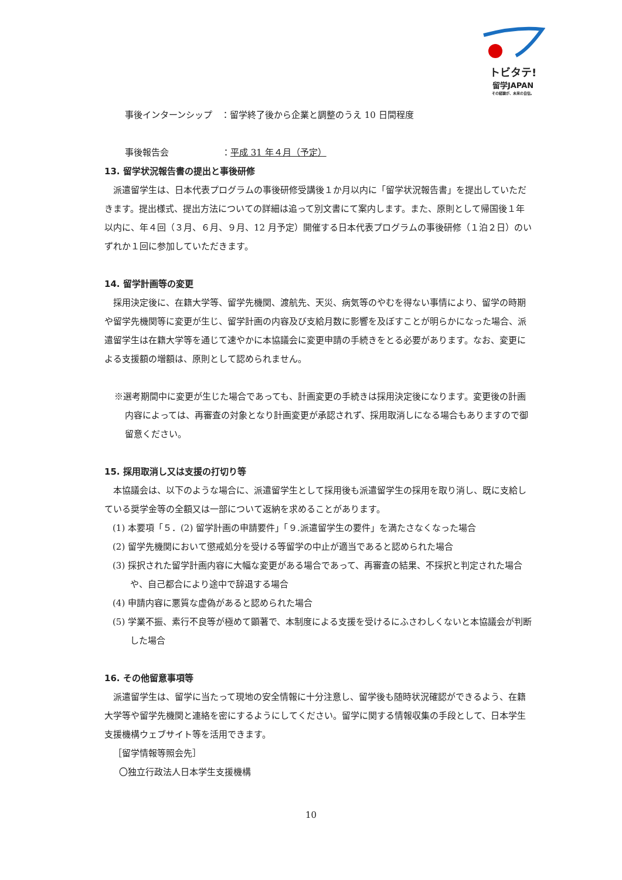トビタテ!
留学JAPAN
その経験が、未来の自信。
事後インターンシップ　：留学終了後から企業と調整のうえ 10 日間程度
事後報告会　　　　　　：平成 31 年４月（予定）
13. 留学状況報告書の提出と事後研修
派遣留学生は、日本代表プログラムの事後研修受講後１か月以内に「留学状況報告書」を提出していただきます。提出様式、提出方法についての詳細は追って別文書にて案内します。また、原則として帰国後１年以内に、年４回（３月、６月、９月、12 月予定）開催する日本代表プログラムの事後研修（１泊２日）のいずれか１回に参加していただきます。
14. 留学計画等の変更
採用決定後に、在籍大学等、留学先機関、渡航先、天災、病気等のやむを得ない事情により、留学の時期や留学先機関等に変更が生じ、留学計画の内容及び支給月数に影響を及ぼすことが明らかになった場合、派遣留学生は在籍大学等を通じて速やかに本協議会に変更申請の手続きをとる必要があります。なお、変更による支援額の増額は、原則として認められません。
※選考期間中に変更が生じた場合であっても、計画変更の手続きは採用決定後になります。変更後の計画内容によっては、再審査の対象となり計画変更が承認されず、採用取消しになる場合もありますので御留意ください。
15. 採用取消し又は支援の打切り等
本協議会は、以下のような場合に、派遣留学生として採用後も派遣留学生の採用を取り消し、既に支給している奨学金等の全額又は一部について返納を求めることがあります。
(1) 本要項「５．(2) 留学計画の申請要件」「９.派遣留学生の要件」を満たさなくなった場合
(2) 留学先機関において懲戒処分を受ける等留学の中止が適当であると認められた場合
(3) 採択された留学計画内容に大幅な変更がある場合であって、再審査の結果、不採択と判定された場合や、自己都合により途中で辞退する場合
(4) 申請内容に悪質な虚偽があると認められた場合
(5) 学業不振、素行不良等が極めて顕著で、本制度による支援を受けるにふさわしくないと本協議会が判断した場合
16. その他留意事項等
派遣留学生は、留学に当たって現地の安全情報に十分注意し、留学後も随時状況確認ができるよう、在籍大学等や留学先機関と連絡を密にするようにしてください。留学に関する情報収集の手段として、日本学生支援機構ウェブサイト等を活用できます。
［留学情報等照会先］
〇独立行政法人日本学生支援機構
10